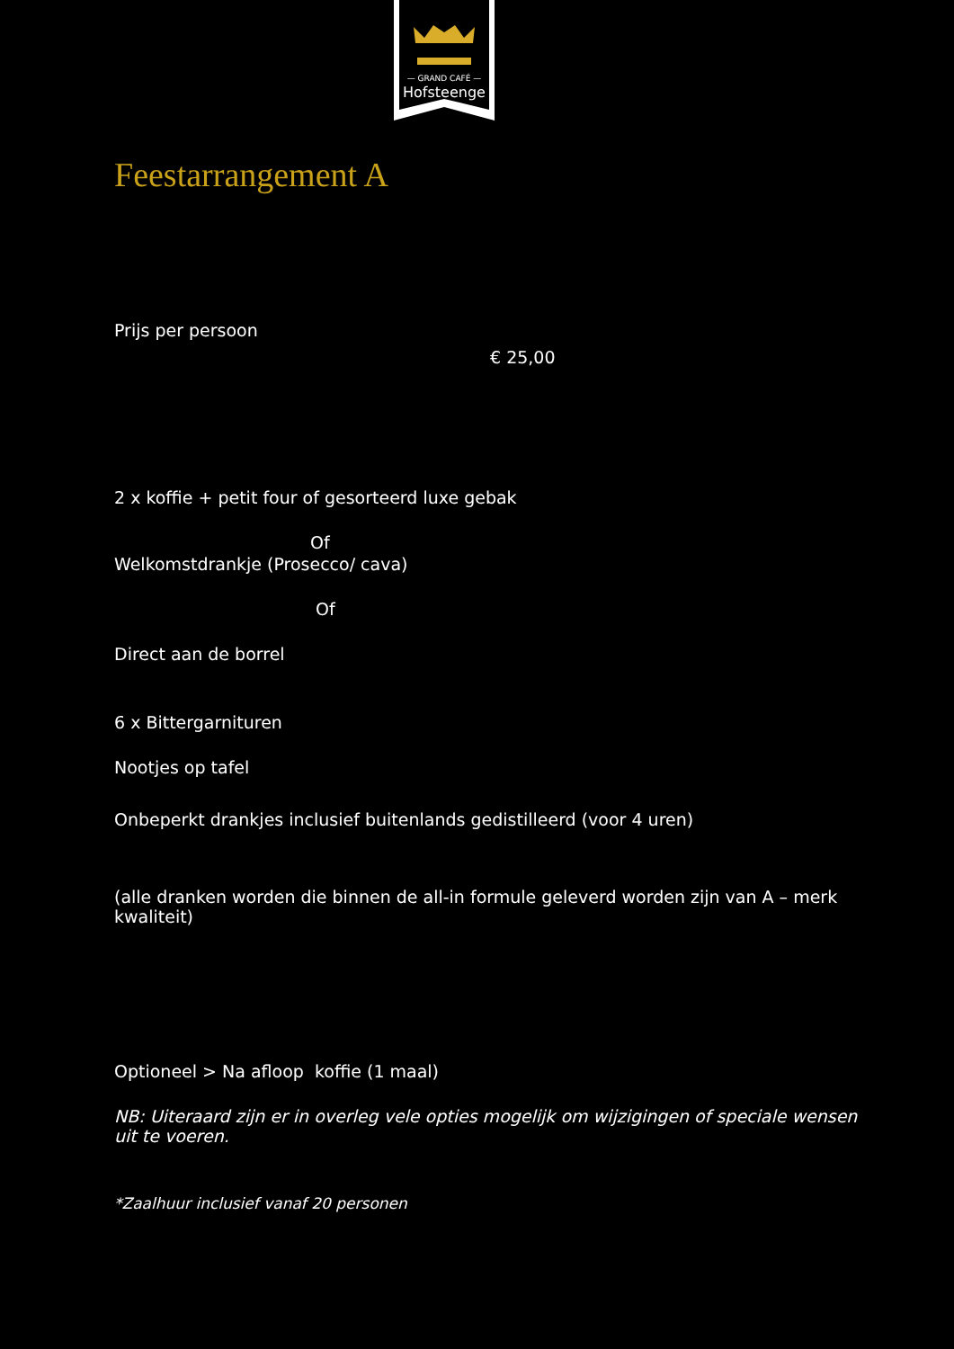— GRAND CAFÉ —
Hofsteenge
Feestarrangement A
Prijs per persoon
€ 25,00
2 x koffie + petit four of gesorteerd luxe gebak
Of
Welkomstdrankje (Prosecco/ cava)
Of
Direct aan de borrel
6 x Bittergarnituren
Nootjes op tafel
Onbeperkt drankjes inclusief buitenlands gedistilleerd (voor 4 uren)
(alle dranken worden die binnen de all-in formule geleverd worden zijn van A – merk kwaliteit)
Optioneel > Na afloop koffie (1 maal)
NB: Uiteraard zijn er in overleg vele opties mogelijk om wijzigingen of speciale wensen uit te voeren.
*Zaalhuur inclusief vanaf 20 personen